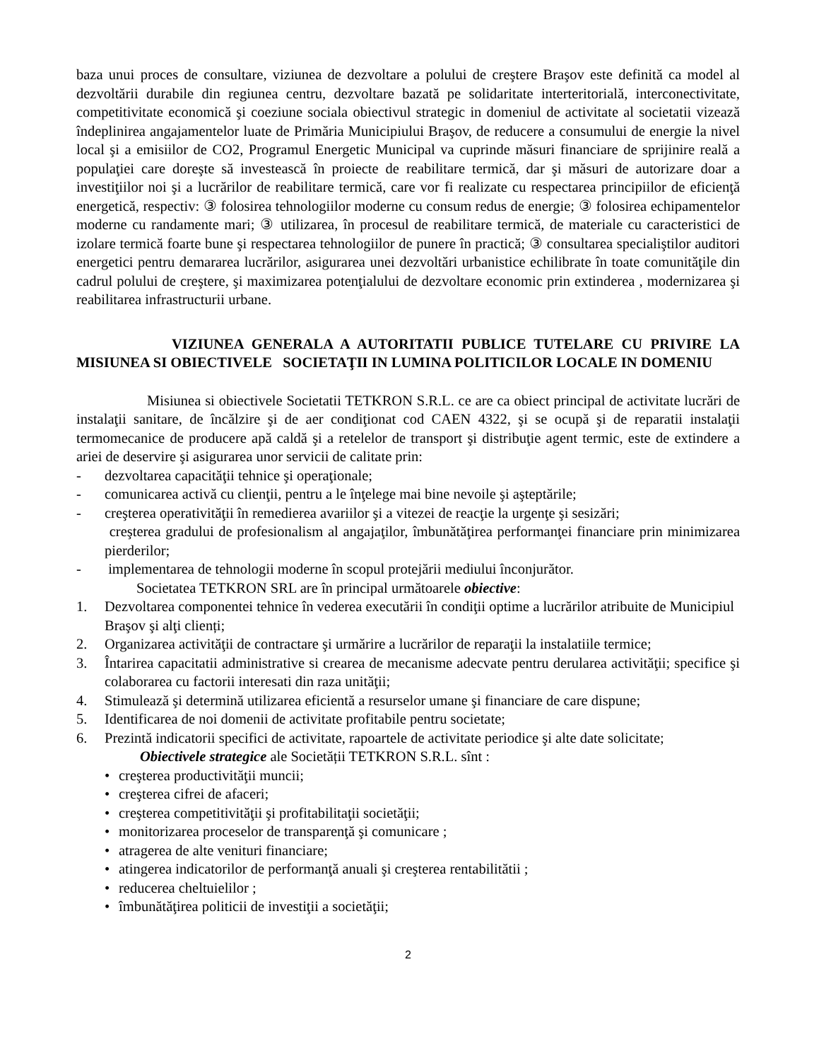baza unui proces de consultare, viziunea de dezvoltare a polului de creştere Braşov este definită ca model al dezvoltării durabile din regiunea centru, dezvoltare bazată pe solidaritate interteritorială, interconectivitate, competitivitate economică şi coeziune sociala obiectivul strategic in domeniul de activitate al societatii vizează îndeplinirea angajamentelor luate de Primăria Municipiului Braşov, de reducere a consumului de energie la nivel local şi a emisiilor de CO2, Programul Energetic Municipal va cuprinde măsuri financiare de sprijinire reală a populaţiei care doreşte să investească în proiecte de reabilitare termică, dar şi măsuri de autorizare doar a investiţiilor noi şi a lucrărilor de reabilitare termică, care vor fi realizate cu respectarea principiilor de eficienţă energetică, respectiv: ③ folosirea tehnologiilor moderne cu consum redus de energie; ③ folosirea echipamentelor moderne cu randamente mari; ③ utilizarea, în procesul de reabilitare termică, de materiale cu caracteristici de izolare termică foarte bune şi respectarea tehnologiilor de punere în practică; ③ consultarea specialiştilor auditori energetici pentru demararea lucrărilor, asigurarea unei dezvoltări urbanistice echilibrate în toate comunităţile din cadrul polului de creştere, şi maximizarea potenţialului de dezvoltare economic prin extinderea , modernizarea şi reabilitarea infrastructurii urbane.
VIZIUNEA GENERALA A AUTORITATII PUBLICE TUTELARE CU PRIVIRE LA MISIUNEA SI OBIECTIVELE SOCIETAŢII IN LUMINA POLITICILOR LOCALE IN DOMENIU
Misiunea si obiectivele Societatii TETKRON S.R.L. ce are ca obiect principal de activitate lucrări de instalaţii sanitare, de încălzire şi de aer condiţionat cod CAEN 4322, şi se ocupă şi de reparatii instalaţii termomecanice de producere apă caldă şi a retelelor de transport şi distribuţie agent termic, este de extindere a ariei de deservire şi asigurarea unor servicii de calitate prin:
- dezvoltarea capacităţii tehnice şi operaţionale;
- comunicarea activă cu clienţii, pentru a le înţelege mai bine nevoile şi aşteptările;
- creşterea operativităţii în remedierea avariilor şi a vitezei de reacţie la urgenţe şi sesizări;
creşterea gradului de profesionalism al angajaţilor, îmbunătăţirea performanţei financiare prin minimizarea pierderilor;
- implementarea de tehnologii moderne în scopul protejării mediului înconjurător.
Societatea TETKRON SRL are în principal următoarele obiective:
1. Dezvoltarea componentei tehnice în vederea executării în condiţii optime a lucrărilor atribuite de Municipiul Braşov şi alţi clienți;
2. Organizarea activităţii de contractare şi urmărire a lucrărilor de reparaţii la instalatiile termice;
3. Întarirea capacitatii administrative si crearea de mecanisme adecvate pentru derularea activităţii; specifice şi colaborarea cu factorii interesati din raza unităţii;
4. Stimulează şi determină utilizarea eficientă a resurselor umane şi financiare de care dispune;
5. Identificarea de noi domenii de activitate profitabile pentru societate;
6. Prezintă indicatorii specifici de activitate, rapoartele de activitate periodice şi alte date solicitate;
Obiectivele strategice ale Societății TETKRON S.R.L. sînt :
• creşterea productivităţii muncii;
• creşterea cifrei de afaceri;
• creşterea competitivităţii şi profitabilitaţii societăţii;
• monitorizarea proceselor de transparenţă şi comunicare ;
• atragerea de alte venituri financiare;
• atingerea indicatorilor de performanţă anuali şi creşterea rentabilitătii ;
• reducerea cheltuielilor ;
• îmbunătăţirea politicii de investiţii a societăţii;
2